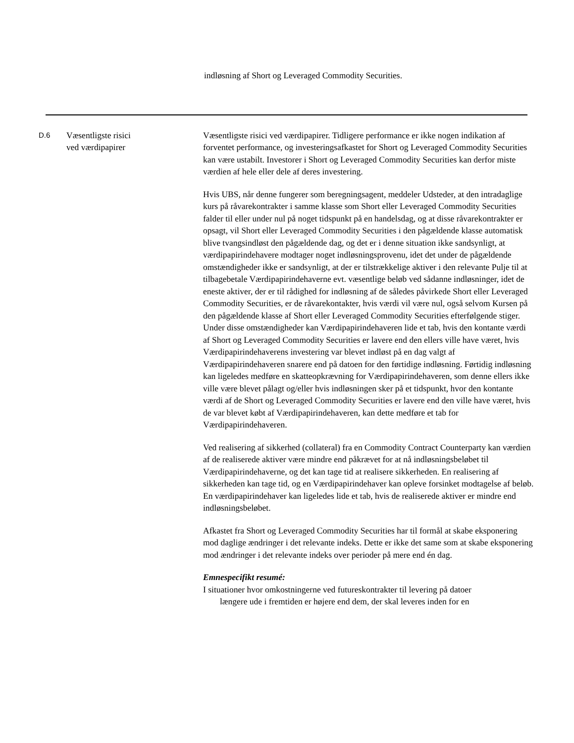indløsning af Short og Leveraged Commodity Securities.
| D.6 | Væsentligste risici ved værdipapirer | Væsentligste risici ved værdipapirer. Tidligere performance er ikke nogen indikation af forventet performance, og investeringsafkastet for Short og Leveraged Commodity Securities kan være ustabilt. Investorer i Short og Leveraged Commodity Securities kan derfor miste værdien af hele eller dele af deres investering. Hvis UBS, når denne fungerer som beregningsagent, meddeler Udsteder, at den intradaglige kurs på råvarekontrakter i samme klasse som Short eller Leveraged Commodity Securities falder til eller under nul på noget tidspunkt på en handelsdag, og at disse råvarekontrakter er opsagt, vil Short eller Leveraged Commodity Securities i den pågældende klasse automatisk blive tvangsindløst den pågældende dag, og det er i denne situation ikke sandsynligt, at værdipapirindehavere modtager noget indløsningsprovenu, idet det under de pågældende omstændigheder ikke er sandsynligt, at der er tilstrækkelige aktiver i den relevante Pulje til at tilbagebetale Værdipapirindehaverne evt. væsentlige beløb ved sådanne indløsninger, idet de eneste aktiver, der er til rådighed for indløsning af de således påvirkede Short eller Leveraged Commodity Securities, er de råvarekontakter, hvis værdi vil være nul, også selvom Kursen på den pågældende klasse af Short eller Leveraged Commodity Securities efterfølgende stiger. Under disse omstændigheder kan Værdipapirindehaveren lide et tab, hvis den kontante værdi af Short og Leveraged Commodity Securities er lavere end den ellers ville have været, hvis Værdipapirindehaverens investering var blevet indløst på en dag valgt af Værdipapirindehaveren snarere end på datoen for den førtidige indløsning. Førtidig indløsning kan ligeledes medføre en skatteopkrævning for Værdipapirindehaveren, som denne ellers ikke ville være blevet pålagt og/eller hvis indløsningen sker på et tidspunkt, hvor den kontante værdi af de Short og Leveraged Commodity Securities er lavere end den ville have været, hvis de var blevet købt af Værdipapirindehaveren, kan dette medføre et tab for Værdipapirindehaveren. Ved realisering af sikkerhed (collateral) fra en Commodity Contract Counterparty kan værdien af de realiserede aktiver være mindre end påkrævet for at nå indløsningsbeløbet til Værdipapirindehaverne, og det kan tage tid at realisere sikkerheden. En realisering af sikkerheden kan tage tid, og en Værdipapirindehaver kan opleve forsinket modtagelse af beløb. En værdipapirindehaver kan ligeledes lide et tab, hvis de realiserede aktiver er mindre end indløsningsbeløbet. Afkastet fra Short og Leveraged Commodity Securities har til formål at skabe eksponering mod daglige ændringer i det relevante indeks. Dette er ikke det same som at skabe eksponering mod ændringer i det relevante indeks over perioder på mere end én dag. Emnespecifikt resumé: I situationer hvor omkostningerne ved futureskontrakter til levering på datoer længere ude i fremtiden er højere end dem, der skal leveres inden for en |